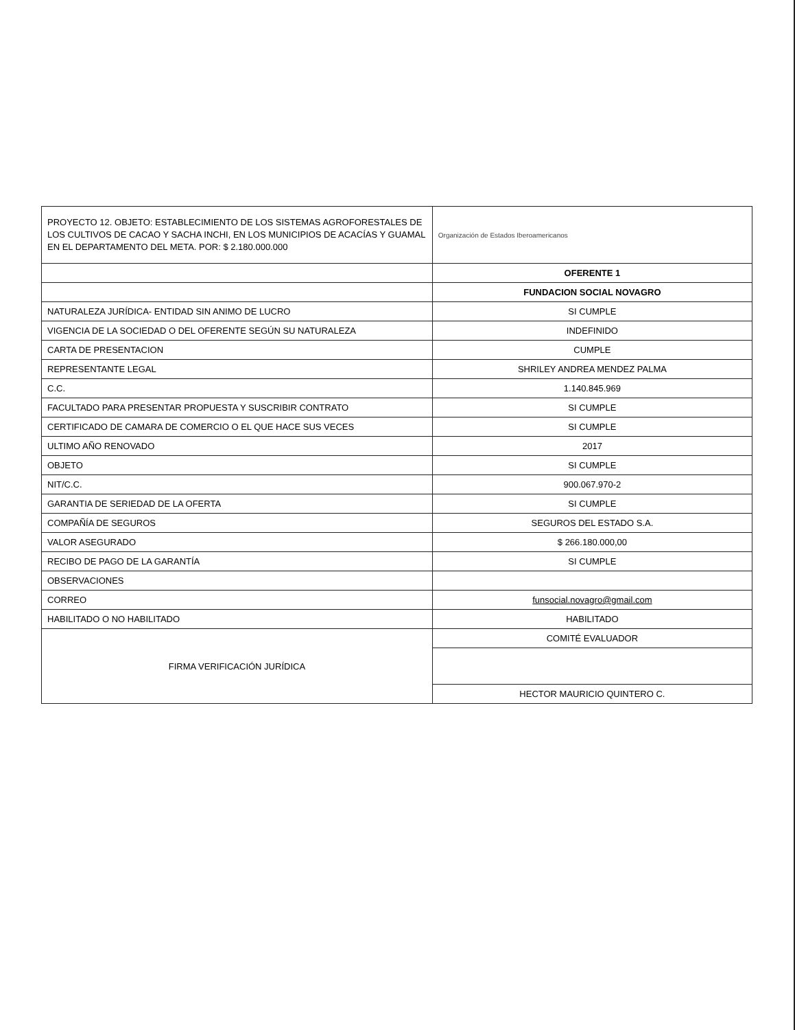| PROYECTO 12. OBJETO: ESTABLECIMIENTO DE LOS SISTEMAS AGROFORESTALES DE LOS CULTIVOS DE CACAO Y SACHA INCHI, EN LOS MUNICIPIOS DE ACACÍAS Y GUAMAL EN EL DEPARTAMENTO DEL META. POR: $ 2.180.000.000 | Organización de Estados Iberoamericanos |
| | OFERENTE 1 |
| | FUNDACION SOCIAL NOVAGRO |
| NATURALEZA JURÍDICA- ENTIDAD SIN ANIMO DE LUCRO | SI CUMPLE |
| VIGENCIA DE LA SOCIEDAD O DEL OFERENTE SEGÚN SU NATURALEZA | INDEFINIDO |
| CARTA DE PRESENTACION | CUMPLE |
| REPRESENTANTE LEGAL | SHRILEY ANDREA MENDEZ PALMA |
| C.C. | 1.140.845.969 |
| FACULTADO PARA PRESENTAR PROPUESTA Y SUSCRIBIR CONTRATO | SI CUMPLE |
| CERTIFICADO DE CAMARA DE COMERCIO O EL QUE HACE SUS VECES | SI CUMPLE |
| ULTIMO AÑO RENOVADO | 2017 |
| OBJETO | SI CUMPLE |
| NIT/C.C. | 900.067.970-2 |
| GARANTIA DE SERIEDAD DE LA OFERTA | SI CUMPLE |
| COMPAÑÍA DE SEGUROS | SEGUROS DEL ESTADO S.A. |
| VALOR ASEGURADO | $ 266.180.000,00 |
| RECIBO DE PAGO DE LA GARANTÍA | SI CUMPLE |
| OBSERVACIONES | |
| CORREO | funsocial.novagro@gmail.com |
| HABILITADO O NO HABILITADO | HABILITADO |
| FIRMA VERIFICACIÓN JURÍDICA | COMITÉ EVALUADOR |
| | HECTOR MAURICIO QUINTERO C. |